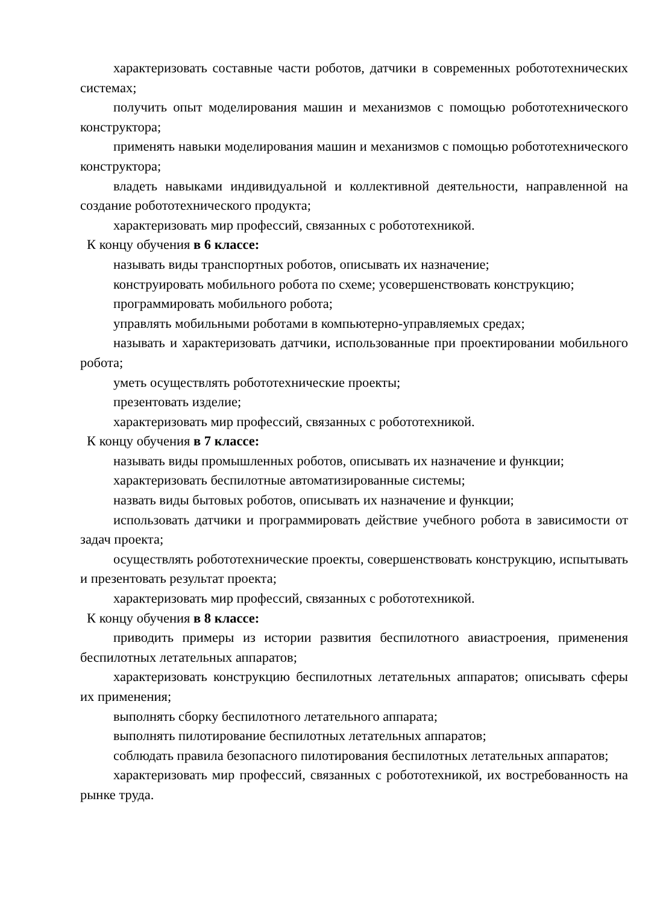характеризовать составные части роботов, датчики в современных робототехнических системах;
получить опыт моделирования машин и механизмов с помощью робототехнического конструктора;
применять навыки моделирования машин и механизмов с помощью робототехнического конструктора;
владеть навыками индивидуальной и коллективной деятельности, направленной на создание робототехнического продукта;
характеризовать мир профессий, связанных с робототехникой.
К концу обучения в 6 классе:
называть виды транспортных роботов, описывать их назначение;
конструировать мобильного робота по схеме; усовершенствовать конструкцию;
программировать мобильного робота;
управлять мобильными роботами в компьютерно-управляемых средах;
называть и характеризовать датчики, использованные при проектировании мобильного робота;
уметь осуществлять робототехнические проекты;
презентовать изделие;
характеризовать мир профессий, связанных с робототехникой.
К концу обучения в 7 классе:
называть виды промышленных роботов, описывать их назначение и функции;
характеризовать беспилотные автоматизированные системы;
назвать виды бытовых роботов, описывать их назначение и функции;
использовать датчики и программировать действие учебного робота в зависимости от задач проекта;
осуществлять робототехнические проекты, совершенствовать конструкцию, испытывать и презентовать результат проекта;
характеризовать мир профессий, связанных с робототехникой.
К концу обучения в 8 классе:
приводить примеры из истории развития беспилотного авиастроения, применения беспилотных летательных аппаратов;
характеризовать конструкцию беспилотных летательных аппаратов; описывать сферы их применения;
выполнять сборку беспилотного летательного аппарата;
выполнять пилотирование беспилотных летательных аппаратов;
соблюдать правила безопасного пилотирования беспилотных летательных аппаратов;
характеризовать мир профессий, связанных с робототехникой, их востребованность на рынке труда.